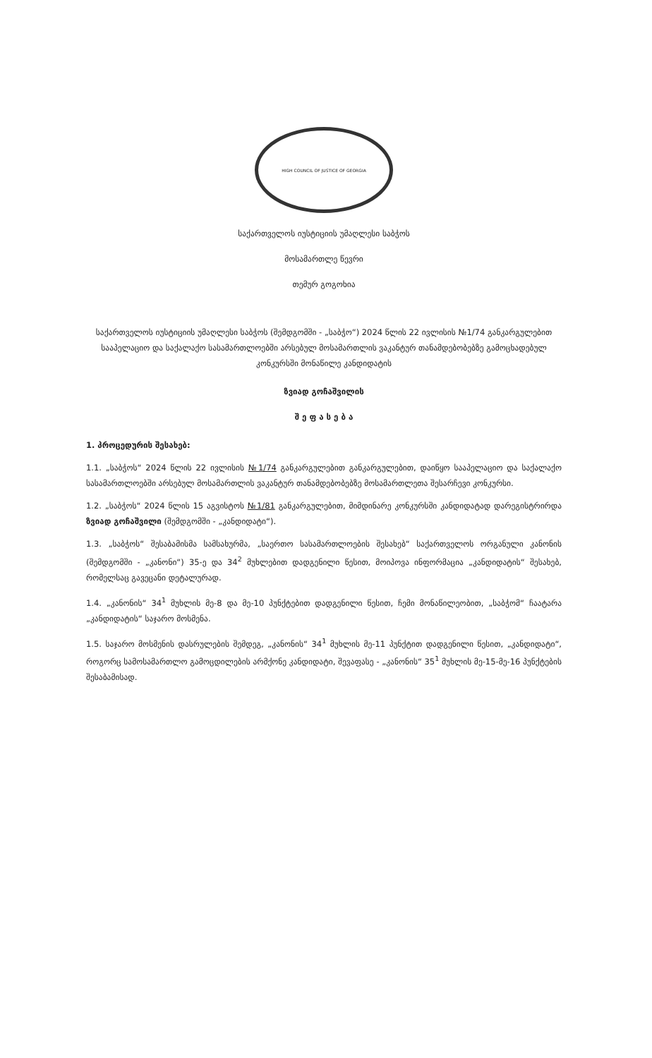HIGH COUNCIL OF JUSTICE OF GEORGIA
საქართველოს იუსტიციის უმაღლესი საბჭოს
მოსამართლე წევრი
თემურ გოგოხია
საქართველოს იუსტიციის უმაღლესი საბჭოს (შემდგომში - „საბჭო“) 2024 წლის 22 ივლისის №1/74 განკარგულებით სააპელაციო და საქალაქო სასამართლოებში არსებულ მოსამართლის ვაკანტურ თანამდებობებზე გამოცხადებულ კონკურსში მონაწილე კანდიდატის
ზვიად გოჩაშვილის
შ ე ფ ა ს ე ბ ა
1. პროცედურის შესახებ:
1.1. „საბჭოს“ 2024 წლის 22 ივლისის №1/74 განკარგულებით განკარგულებით, დაიწყო სააპელაციო და საქალაქო სასამართლოებში არსებულ მოსამართლის ვაკანტურ თანამდებობებზე მოსამართლეთა შესარჩევი კონკურსი.
1.2. „საბჭოს“ 2024 წლის 15 აგვისტოს №1/81 განკარგულებით, მიმდინარე კონკურსში კანდიდატად დარეგისტრირდა ზვიად გოჩაშვილი (შემდგომში - „კანდიდატი“).
1.3. „საბჭოს“ შესაბამისმა სამსახურმა, „საერთო სასამართლოების შესახებ“ საქართველოს ორგანული კანონის (შემდგომში - „კანონი“) 35-ე და 34<sup>2</sup> მუხლებით დადგენილი წესით, მოიპოვა ინფორმაცია „კანდიდატის“ შესახებ, რომელსაც გავეცანი დეტალურად.
1.4. „კანონის“ 34<sup>1</sup> მუხლის მე-8 და მე-10 პუნქტებით დადგენილი წესით, ჩემი მონაწილეობით, „საბჭომ“ ჩაატარა „კანდიდატის“ საჯარო მოსმენა.
1.5. საჯარო მოსმენის დასრულების შემდეგ, „კანონის“ 34<sup>1</sup> მუხლის მე-11 პუნქტით დადგენილი წესით, „კანდიდატი“, როგორც სამოსამართლო გამოცდილების არმქონე კანდიდატი, შევაფასე - „კანონის“ 35<sup>1</sup> მუხლის მე-15-მე-16 პუნქტების შესაბამისად.